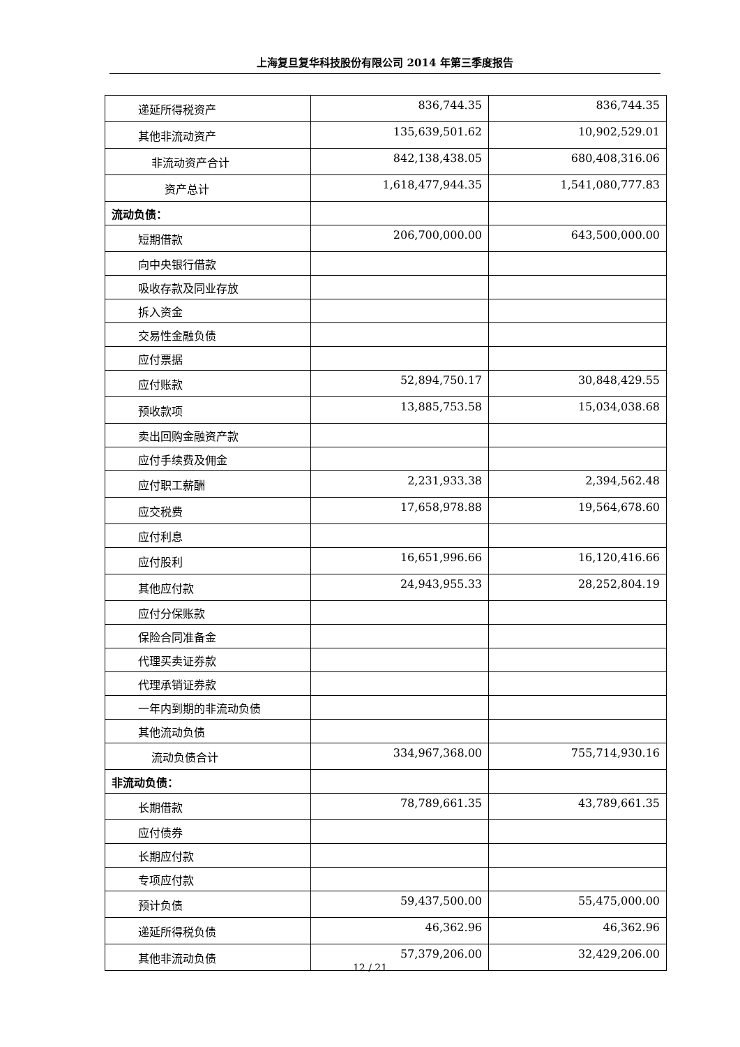上海复旦复华科技股份有限公司 2014 年第三季度报告
| 递延所得税资产 | 836,744.35 | 836,744.35 |
| 其他非流动资产 | 135,639,501.62 | 10,902,529.01 |
| 非流动资产合计 | 842,138,438.05 | 680,408,316.06 |
| 资产总计 | 1,618,477,944.35 | 1,541,080,777.83 |
| 流动负债： | | |
| 短期借款 | 206,700,000.00 | 643,500,000.00 |
| 向中央银行借款 | | |
| 吸收存款及同业存放 | | |
| 拆入资金 | | |
| 交易性金融负债 | | |
| 应付票据 | | |
| 应付账款 | 52,894,750.17 | 30,848,429.55 |
| 预收款项 | 13,885,753.58 | 15,034,038.68 |
| 卖出回购金融资产款 | | |
| 应付手续费及佣金 | | |
| 应付职工薪酬 | 2,231,933.38 | 2,394,562.48 |
| 应交税费 | 17,658,978.88 | 19,564,678.60 |
| 应付利息 | | |
| 应付股利 | 16,651,996.66 | 16,120,416.66 |
| 其他应付款 | 24,943,955.33 | 28,252,804.19 |
| 应付分保账款 | | |
| 保险合同准备金 | | |
| 代理买卖证券款 | | |
| 代理承销证券款 | | |
| 一年内到期的非流动负债 | | |
| 其他流动负债 | | |
| 流动负债合计 | 334,967,368.00 | 755,714,930.16 |
| 非流动负债： | | |
| 长期借款 | 78,789,661.35 | 43,789,661.35 |
| 应付债券 | | |
| 长期应付款 | | |
| 专项应付款 | | |
| 预计负债 | 59,437,500.00 | 55,475,000.00 |
| 递延所得税负债 | 46,362.96 | 46,362.96 |
| 其他非流动负债 | 57,379,206.00 | 32,429,206.00 |
12 / 21